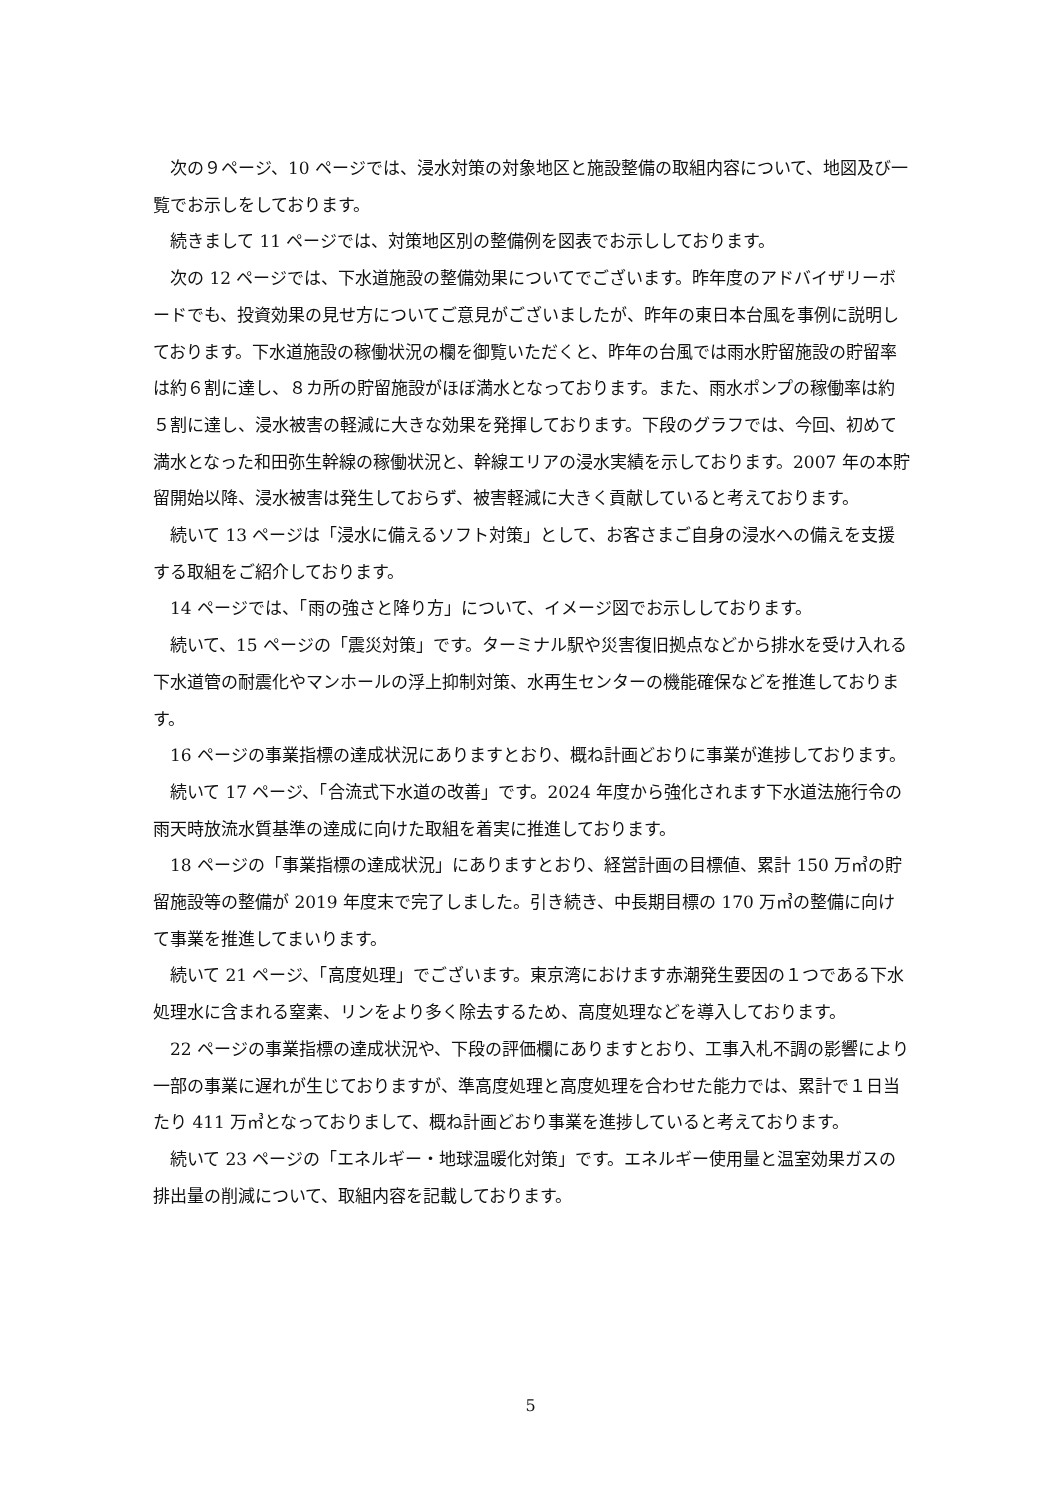次の９ページ、10 ページでは、浸水対策の対象地区と施設整備の取組内容について、地図及び一覧でお示しをしております。
続きまして 11 ページでは、対策地区別の整備例を図表でお示ししております。
次の 12 ページでは、下水道施設の整備効果についてでございます。昨年度のアドバイザリーボードでも、投資効果の見せ方についてご意見がございましたが、昨年の東日本台風を事例に説明しております。下水道施設の稼働状況の欄を御覧いただくと、昨年の台風では雨水貯留施設の貯留率は約６割に達し、８カ所の貯留施設がほぼ満水となっております。また、雨水ポンプの稼働率は約５割に達し、浸水被害の軽減に大きな効果を発揮しております。下段のグラフでは、今回、初めて満水となった和田弥生幹線の稼働状況と、幹線エリアの浸水実績を示しております。2007 年の本貯留開始以降、浸水被害は発生しておらず、被害軽減に大きく貢献していると考えております。
続いて 13 ページは「浸水に備えるソフト対策」として、お客さまご自身の浸水への備えを支援する取組をご紹介しております。
14 ページでは、「雨の強さと降り方」について、イメージ図でお示ししております。
続いて、15 ページの「震災対策」です。ターミナル駅や災害復旧拠点などから排水を受け入れる下水道管の耐震化やマンホールの浮上抑制対策、水再生センターの機能確保などを推進しております。
16 ページの事業指標の達成状況にありますとおり、概ね計画どおりに事業が進捗しております。
続いて 17 ページ、「合流式下水道の改善」です。2024 年度から強化されます下水道法施行令の雨天時放流水質基準の達成に向けた取組を着実に推進しております。
18 ページの「事業指標の達成状況」にありますとおり、経営計画の目標値、累計 150 万㎥の貯留施設等の整備が 2019 年度末で完了しました。引き続き、中長期目標の 170 万㎥の整備に向けて事業を推進してまいります。
続いて 21 ページ、「高度処理」でございます。東京湾におけます赤潮発生要因の１つである下水処理水に含まれる窒素、リンをより多く除去するため、高度処理などを導入しております。
22 ページの事業指標の達成状況や、下段の評価欄にありますとおり、工事入札不調の影響により一部の事業に遅れが生じておりますが、準高度処理と高度処理を合わせた能力では、累計で１日当たり 411 万㎥となっておりまして、概ね計画どおり事業を進捗していると考えております。
続いて 23 ページの「エネルギー・地球温暖化対策」です。エネルギー使用量と温室効果ガスの排出量の削減について、取組内容を記載しております。
5